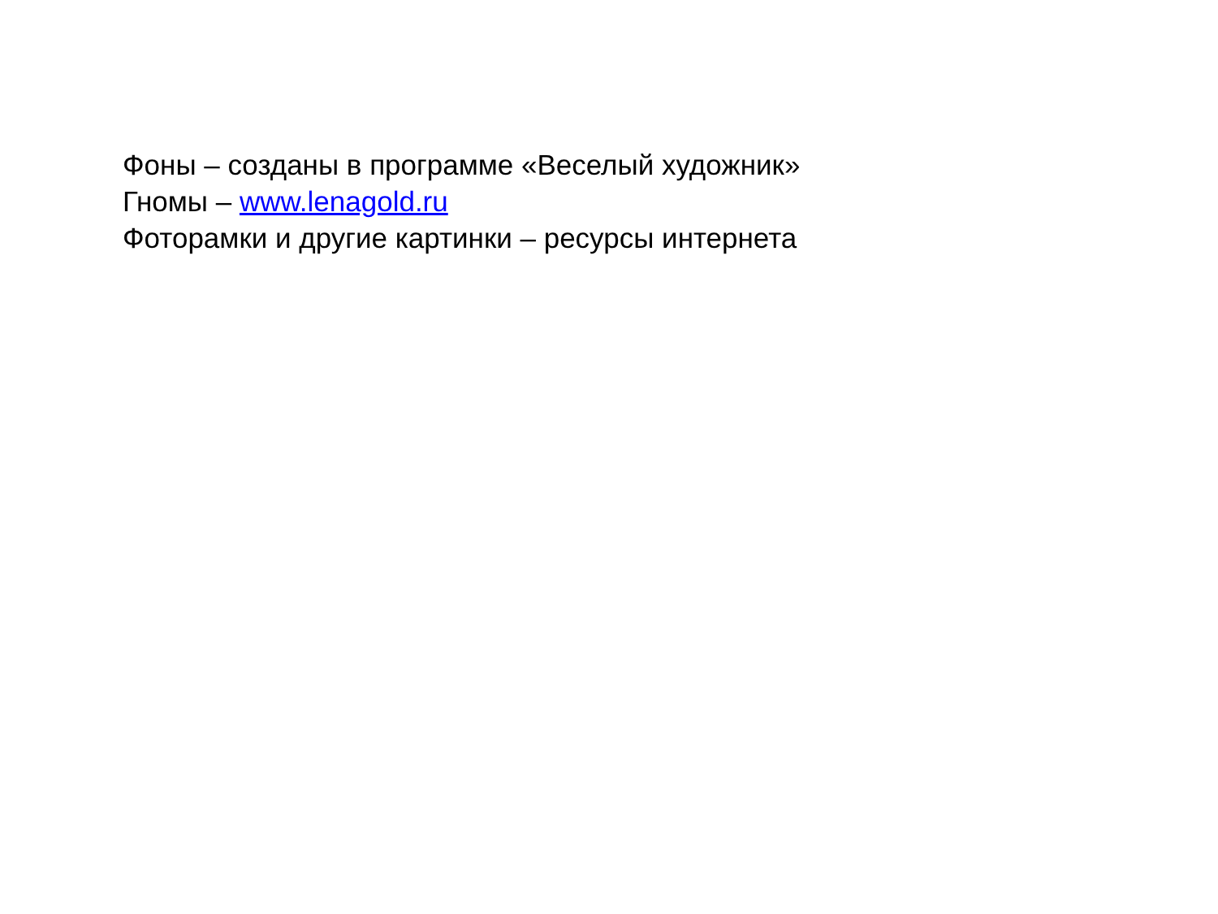Фоны – созданы в программе «Веселый художник»
Гномы – www.lenagold.ru
Фоторамки и другие картинки – ресурсы интернета